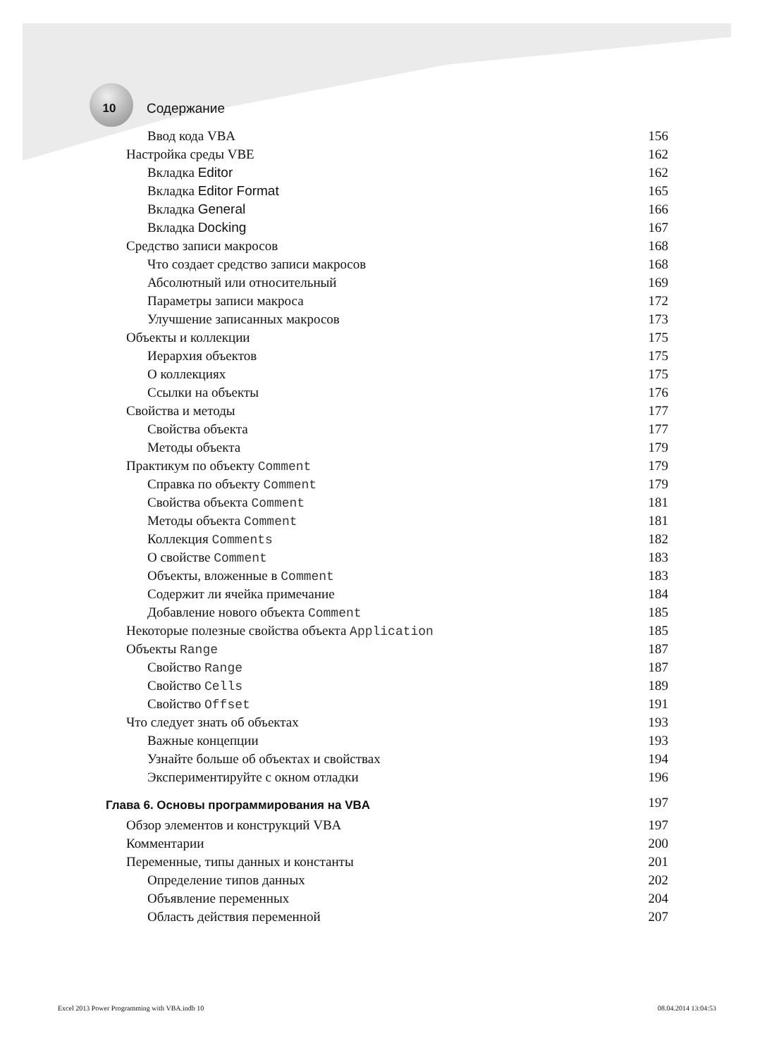10 Содержание
Ввод кода VBA 156
Настройка среды VBE 162
Вкладка Editor 162
Вкладка Editor Format 165
Вкладка General 166
Вкладка Docking 167
Средство записи макросов 168
Что создает средство записи макросов 168
Абсолютный или относительный 169
Параметры записи макроса 172
Улучшение записанных макросов 173
Объекты и коллекции 175
Иерархия объектов 175
О коллекциях 175
Ссылки на объекты 176
Свойства и методы 177
Свойства объекта 177
Методы объекта 179
Практикум по объекту Comment 179
Справка по объекту Comment 179
Свойства объекта Comment 181
Методы объекта Comment 181
Коллекция Comments 182
О свойстве Comment 183
Объекты, вложенные в Comment 183
Содержит ли ячейка примечание 184
Добавление нового объекта Comment 185
Некоторые полезные свойства объекта Application 185
Объекты Range 187
Свойство Range 187
Свойство Cells 189
Свойство Offset 191
Что следует знать об объектах 193
Важные концепции 193
Узнайте больше об объектах и свойствах 194
Экспериментируйте с окном отладки 196
Глава 6. Основы программирования на VBA 197
Обзор элементов и конструкций VBA 197
Комментарии 200
Переменные, типы данных и константы 201
Определение типов данных 202
Объявление переменных 204
Область действия переменной 207
Excel 2013 Power Programming with VBA.indb 10 08.04.2014 13:04:53